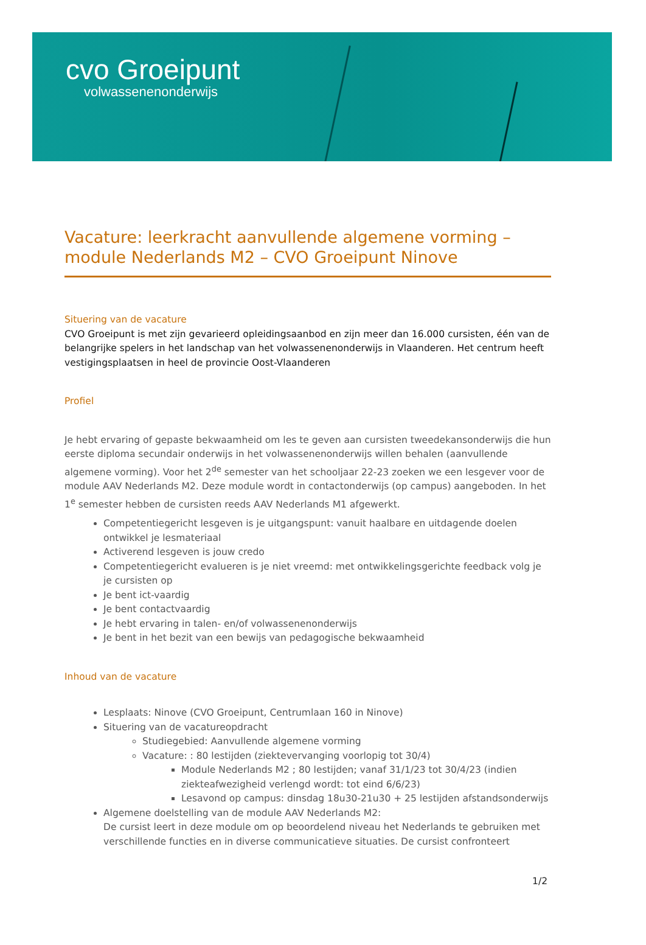cvo Groeipunt
volwassenenonderwijs
Vacature: leerkracht aanvullende algemene vorming – module Nederlands M2 – CVO Groeipunt Ninove
Situering van de vacature
CVO Groeipunt is met zijn gevarieerd opleidingsaanbod en zijn meer dan 16.000 cursisten, één van de belangrijke spelers in het landschap van het volwassenenonderwijs in Vlaanderen. Het centrum heeft vestigingsplaatsen in heel de provincie Oost-Vlaanderen
Profiel
Je hebt ervaring of gepaste bekwaamheid om les te geven aan cursisten tweedekansonderwijs die hun eerste diploma secundair onderwijs in het volwassenenonderwijs willen behalen (aanvullende algemene vorming). Voor het 2<sup>de</sup> semester van het schooljaar 22-23 zoeken we een lesgever voor de module AAV Nederlands M2. Deze module wordt in contactonderwijs (op campus) aangeboden. In het 1<sup>e</sup> semester hebben de cursisten reeds AAV Nederlands M1 afgewerkt.
Competentiegericht lesgeven is je uitgangspunt: vanuit haalbare en uitdagende doelen ontwikkel je lesmateriaal
Activerend lesgeven is jouw credo
Competentiegericht evalueren is je niet vreemd: met ontwikkelingsgerichte feedback volg je je cursisten op
Je bent ict-vaardig
Je bent contactvaardig
Je hebt ervaring in talen- en/of volwassenenonderwijs
Je bent in het bezit van een bewijs van pedagogische bekwaamheid
Inhoud van de vacature
Lesplaats: Ninove (CVO Groeipunt, Centrumlaan 160 in Ninove)
Situering van de vacatureopdracht
Studiegebied: Aanvullende algemene vorming
Vacature: : 80 lestijden (ziektevervanging voorlopig tot 30/4)
Module Nederlands M2 ; 80 lestijden; vanaf 31/1/23 tot 30/4/23 (indien ziekteafwezigheid verlengd wordt: tot eind 6/6/23)
Lesavond op campus: dinsdag 18u30-21u30 + 25 lestijden afstandsonderwijs
Algemene doelstelling van de module AAV Nederlands M2:
De cursist leert in deze module om op beoordelend niveau het Nederlands te gebruiken met verschillende functies en in diverse communicatieve situaties. De cursist confronteert
1/2